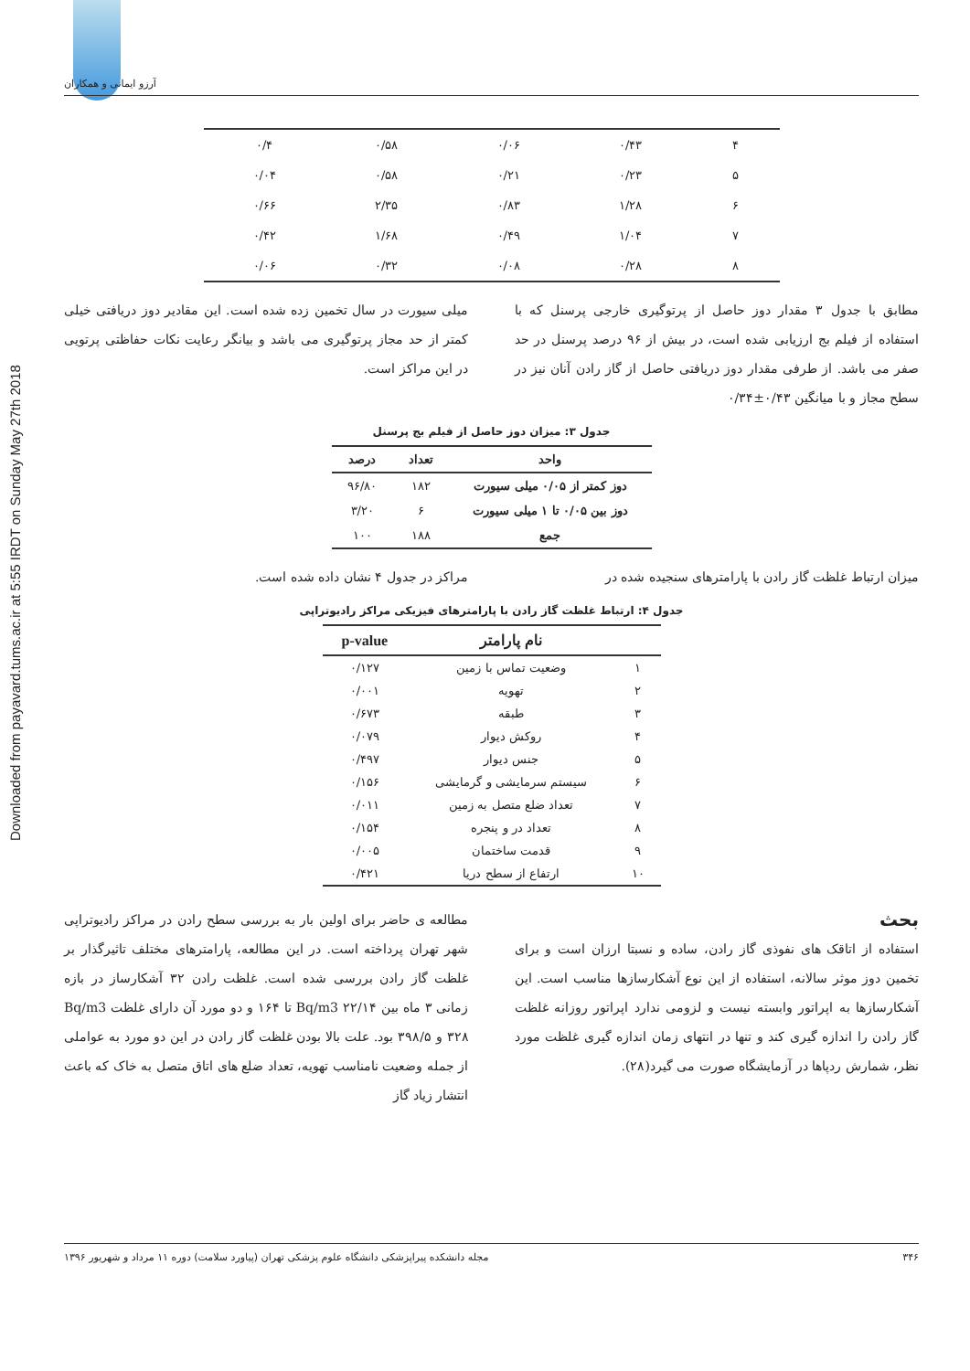Downloaded from payavard.tums.ac.ir at 5:55 IRDT on Sunday May 27th 2018
آرزو ایمانی و همکاران
| ۴ | ۰/۴۳ | ۰/۰۶ | ۰/۵۸ | ۰/۴ |
| ۵ | ۰/۲۳ | ۰/۲۱ | ۰/۵۸ | ۰/۰۴ |
| ۶ | ۱/۲۸ | ۰/۸۳ | ۲/۳۵ | ۰/۶۶ |
| ۷ | ۱/۰۴ | ۰/۴۹ | ۱/۶۸ | ۰/۴۲ |
| ۸ | ۰/۲۸ | ۰/۰۸ | ۰/۳۲ | ۰/۰۶ |
مطابق با جدول ۳ مقدار دوز حاصل از پرتوگیری خارجی پرسنل که با استفاده از فیلم بج ارزیابی شده است، در بیش از ۹۶ درصد پرسنل در حد صفر می باشد. از طرفی مقدار دوز دریافتی حاصل از گاز رادن آنان نیز در سطح مجاز و با میانگین ۰/۴۳±۰/۳۴
میلی سیورت در سال تخمین زده شده است. این مقادیر دوز دریافتی خیلی کمتر از حد مجاز پرتوگیری می باشد و بیانگر رعایت نکات حفاظتی پرتویی در این مراکز است.
جدول ۳: میزان دوز حاصل از فیلم بج پرسنل
| واحد | تعداد | درصد |
| --- | --- | --- |
| دوز کمتر از ۰/۰۵ میلی سیورت | ۱۸۲ | ۹۶/۸۰ |
| دوز بین ۰/۰۵ تا ۱ میلی سیورت | ۶ | ۳/۲۰ |
| جمع | ۱۸۸ | ۱۰۰ |
میزان ارتباط غلظت گاز رادن با پارامترهای سنجیده شده در
مراکز در جدول ۴ نشان داده شده است.
جدول ۴: ارتباط غلظت گاز رادن با پارامترهای فیزیکی مراکز رادیوتراپی
| | نام پارامتر | p-value |
| --- | --- | --- |
| ۱ | وضعیت تماس با زمین | ۰/۱۲۷ |
| ۲ | تهویه | ۰/۰۰۱ |
| ۳ | طبقه | ۰/۶۷۳ |
| ۴ | روکش دیوار | ۰/۰۷۹ |
| ۵ | جنس دیوار | ۰/۴۹۷ |
| ۶ | سیستم سرمایشی و گرمایشی | ۰/۱۵۶ |
| ۷ | تعداد ضلع متصل به زمین | ۰/۰۱۱ |
| ۸ | تعداد در و پنجره | ۰/۱۵۴ |
| ۹ | قدمت ساختمان | ۰/۰۰۵ |
| ۱۰ | ارتفاع از سطح دریا | ۰/۴۲۱ |
بحث
استفاده از اتاقک های نفوذی گاز رادن، ساده و نسبتا ارزان است و برای تخمین دوز موثر سالانه، استفاده از این نوع آشکارسازها مناسب است. این آشکارسازها به اپراتور وابسته نیست و لزومی ندارد اپراتور روزانه غلظت گاز رادن را اندازه گیری کند و تنها در انتهای زمان اندازه گیری غلظت مورد نظر، شمارش ردپاها در آزمایشگاه صورت می گیرد(۲۸).
مطالعه ی حاضر برای اولین بار به بررسی سطح رادن در مراکز رادیوتراپی شهر تهران پرداخته است. در این مطالعه، پارامترهای مختلف تاثیرگذار بر غلظت گاز رادن بررسی شده است. غلظت رادن ۳۲ آشکارساز در بازه زمانی ۳ ماه بین Bq/m3 ۲۲/۱۴ تا ۱۶۴ و دو مورد آن دارای غلظت Bq/m3 ۳۲۸ و ۳۹۸/۵ بود. علت بالا بودن غلظت گاز رادن در این دو مورد به عواملی از جمله وضعیت نامناسب تهویه، تعداد ضلع های اتاق متصل به خاک که باعث انتشار زیاد گاز
۳۴۶ مجله دانشکده پیراپزشکی دانشگاه علوم پزشکی تهران (پیاورد سلامت) دوره ۱۱ مرداد و شهریور ۱۳۹۶